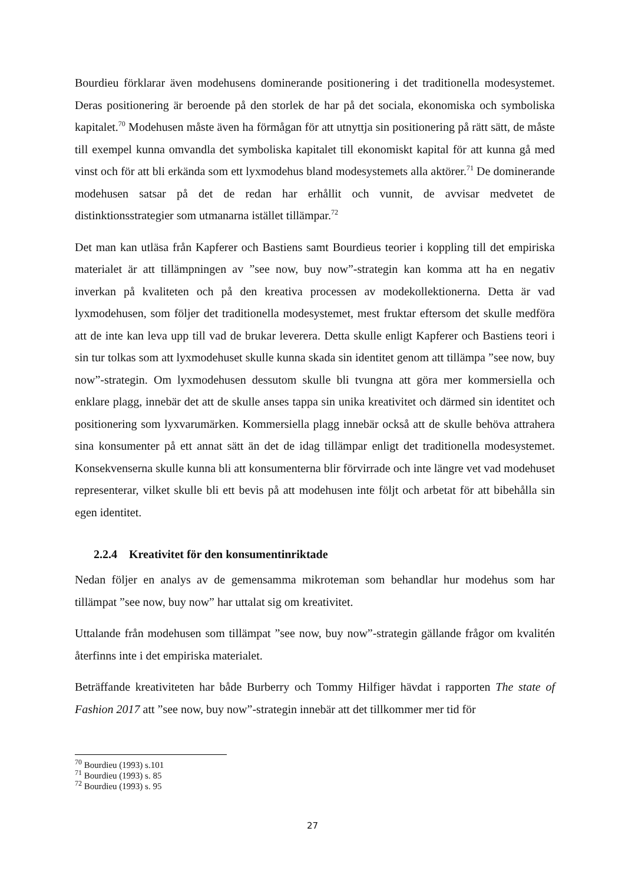Bourdieu förklarar även modehusens dominerande positionering i det traditionella modesystemet. Deras positionering är beroende på den storlek de har på det sociala, ekonomiska och symboliska kapitalet.<sup>70</sup> Modehusen måste även ha förmågan för att utnyttja sin positionering på rätt sätt, de måste till exempel kunna omvandla det symboliska kapitalet till ekonomiskt kapital för att kunna gå med vinst och för att bli erkända som ett lyxmodehus bland modesystemets alla aktörer.<sup>71</sup> De dominerande modehusen satsar på det de redan har erhållit och vunnit, de avvisar medvetet de distinktionsstrategier som utmanarna istället tillämpar.<sup>72</sup>
Det man kan utläsa från Kapferer och Bastiens samt Bourdieus teorier i koppling till det empiriska materialet är att tillämpningen av ”see now, buy now”-strategin kan komma att ha en negativ inverkan på kvaliteten och på den kreativa processen av modekollektionerna. Detta är vad lyxmodehusen, som följer det traditionella modesystemet, mest fruktar eftersom det skulle medföra att de inte kan leva upp till vad de brukar leverera. Detta skulle enligt Kapferer och Bastiens teori i sin tur tolkas som att lyxmodehuset skulle kunna skada sin identitet genom att tillämpa ”see now, buy now”-strategin. Om lyxmodehusen dessutom skulle bli tvungna att göra mer kommersiella och enklare plagg, innebär det att de skulle anses tappa sin unika kreativitet och därmed sin identitet och positionering som lyxvarumärken. Kommersiella plagg innebär också att de skulle behöva attrahera sina konsumenter på ett annat sätt än det de idag tillämpar enligt det traditionella modesystemet. Konsekvenserna skulle kunna bli att konsumenterna blir förvirrade och inte längre vet vad modehuset representerar, vilket skulle bli ett bevis på att modehusen inte följt och arbetat för att bibehålla sin egen identitet.
2.2.4 Kreativitet för den konsumentinriktade
Nedan följer en analys av de gemensamma mikroteman som behandlar hur modehus som har tillämpat ”see now, buy now” har uttalat sig om kreativitet.
Uttalande från modehusen som tillämpat ”see now, buy now”-strategin gällande frågor om kvalitén återfinns inte i det empiriska materialet.
Beträffande kreativiteten har både Burberry och Tommy Hilfiger hävdat i rapporten The state of Fashion 2017 att ”see now, buy now”-strategin innebär att det tillkommer mer tid för
<sup>70</sup> Bourdieu (1993) s.101
<sup>71</sup> Bourdieu (1993) s. 85
<sup>72</sup> Bourdieu (1993) s. 95
27